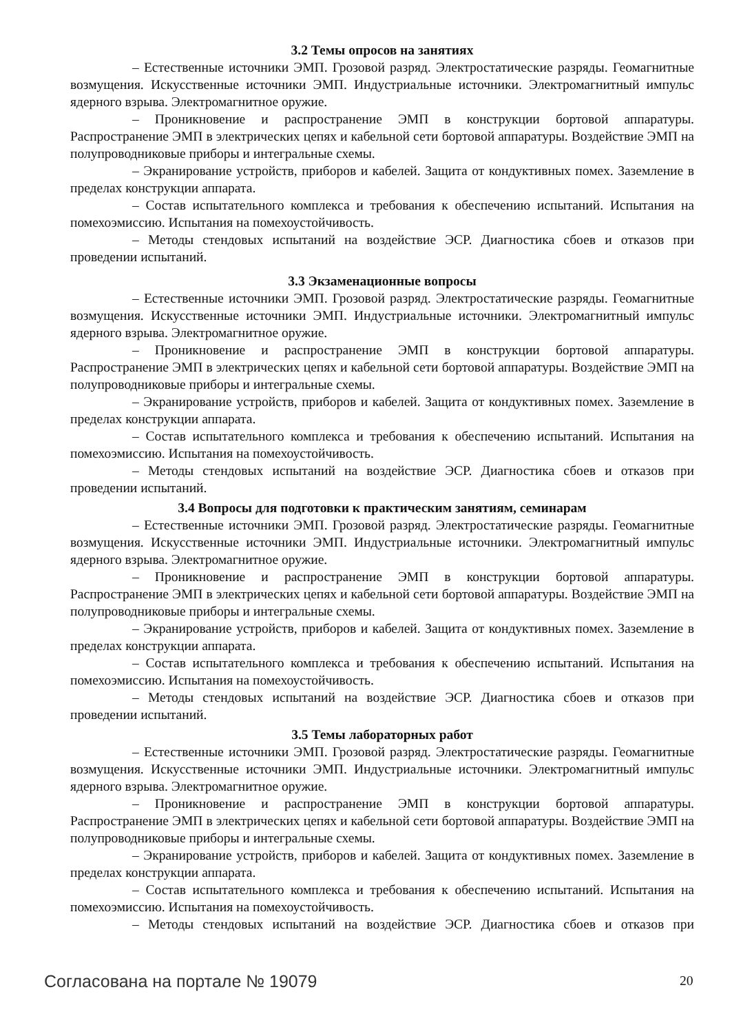3.2 Темы опросов на занятиях
– Естественные источники ЭМП. Грозовой разряд. Электростатические разряды. Геомагнитные возмущения. Искусственные источники ЭМП. Индустриальные источники. Электромагнитный импульс ядерного взрыва. Электромагнитное оружие.
– Проникновение и распространение ЭМП в конструкции бортовой аппаратуры. Распространение ЭМП в электрических цепях и кабельной сети бортовой аппаратуры. Воздействие ЭМП на полупроводниковые приборы и интегральные схемы.
– Экранирование устройств, приборов и кабелей. Защита от кондуктивных помех. Заземление в пределах конструкции аппарата.
– Состав испытательного комплекса и требования к обеспечению испытаний. Испытания на помехоэмиссию. Испытания на помехоустойчивость.
– Методы стендовых испытаний на воздействие ЭСР. Диагностика сбоев и отказов при проведении испытаний.
3.3 Экзаменационные вопросы
– Естественные источники ЭМП. Грозовой разряд. Электростатические разряды. Геомагнитные возмущения. Искусственные источники ЭМП. Индустриальные источники. Электромагнитный импульс ядерного взрыва. Электромагнитное оружие.
– Проникновение и распространение ЭМП в конструкции бортовой аппаратуры. Распространение ЭМП в электрических цепях и кабельной сети бортовой аппаратуры. Воздействие ЭМП на полупроводниковые приборы и интегральные схемы.
– Экранирование устройств, приборов и кабелей. Защита от кондуктивных помех. Заземление в пределах конструкции аппарата.
– Состав испытательного комплекса и требования к обеспечению испытаний. Испытания на помехоэмиссию. Испытания на помехоустойчивость.
– Методы стендовых испытаний на воздействие ЭСР. Диагностика сбоев и отказов при проведении испытаний.
3.4 Вопросы для подготовки к практическим занятиям, семинарам
– Естественные источники ЭМП. Грозовой разряд. Электростатические разряды. Геомагнитные возмущения. Искусственные источники ЭМП. Индустриальные источники. Электромагнитный импульс ядерного взрыва. Электромагнитное оружие.
– Проникновение и распространение ЭМП в конструкции бортовой аппаратуры. Распространение ЭМП в электрических цепях и кабельной сети бортовой аппаратуры. Воздействие ЭМП на полупроводниковые приборы и интегральные схемы.
– Экранирование устройств, приборов и кабелей. Защита от кондуктивных помех. Заземление в пределах конструкции аппарата.
– Состав испытательного комплекса и требования к обеспечению испытаний. Испытания на помехоэмиссию. Испытания на помехоустойчивость.
– Методы стендовых испытаний на воздействие ЭСР. Диагностика сбоев и отказов при проведении испытаний.
3.5 Темы лабораторных работ
– Естественные источники ЭМП. Грозовой разряд. Электростатические разряды. Геомагнитные возмущения. Искусственные источники ЭМП. Индустриальные источники. Электромагнитный импульс ядерного взрыва. Электромагнитное оружие.
– Проникновение и распространение ЭМП в конструкции бортовой аппаратуры. Распространение ЭМП в электрических цепях и кабельной сети бортовой аппаратуры. Воздействие ЭМП на полупроводниковые приборы и интегральные схемы.
– Экранирование устройств, приборов и кабелей. Защита от кондуктивных помех. Заземление в пределах конструкции аппарата.
– Состав испытательного комплекса и требования к обеспечению испытаний. Испытания на помехоэмиссию. Испытания на помехоустойчивость.
– Методы стендовых испытаний на воздействие ЭСР. Диагностика сбоев и отказов при
Согласована на портале № 19079 20